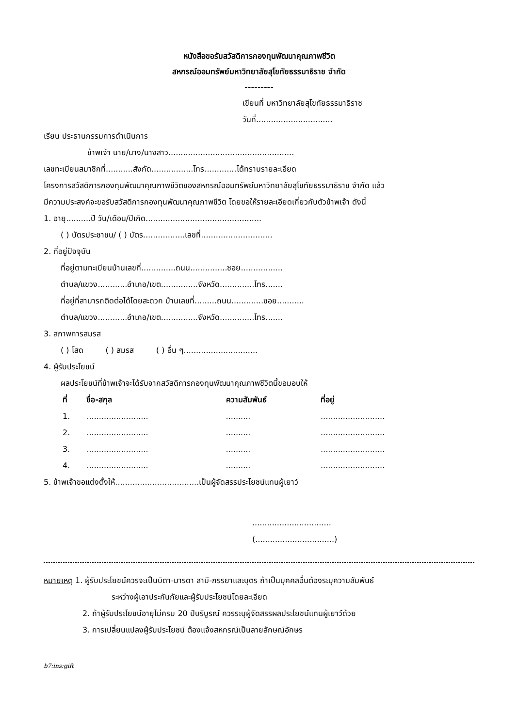หนังสือขอรับสวัสดิการกองทุนพัฒนาคุณภาพชีวิต
สหกรณ์ออมทรัพย์มหาวิทยาลัยสุโขทัยธรรมาธิราช จำกัด
---------
เขียนที่ มหาวิทยาลัยสุโขทัยธรรมาธิราช
วันที่...............................
เรียน ประธานกรรมการดำเนินการ
ข้าพเจ้า นาย/นาง/นางสาว...................................................
เลขทะเบียนสมาชิกที่...........สังกัด.................โทร.............ได้ทราบรายละเอียด
โครงการสวัสดิการกองทุนพัฒนาคุณภาพชีวิตของสหกรณ์ออมทรัพย์มหาวิทยาลัยสุโขทัยธรรมาธิราช จำกัด แล้ว
มีความประสงค์จะขอรับสวัสดิการกองทุนพัฒนาคุณภาพชีวิต โดยขอให้รายละเอียดเกี่ยวกับตัวข้าพเจ้า ดังนี้
1. อายุ..........ปี วัน/เดือน/ปีเกิด...............................................
( ) บัตรประชาชน/ ( ) บัตร.................เลขที่.............................
2. ที่อยู่ปัจจุบัน
ที่อยู่ตามทะเบียนบ้านเลขที่..............ถนน...............ซอย.................
ตำบล/แขวง............อำเภอ/เขต...............จังหวัด..............โทร.......
ที่อยู่ที่สามารถติดต่อได้โดยสะดวก บ้านเลขที่.........ถนน.............ซอย...........
ตำบล/แขวง............อำเภอ/เขต...............จังหวัด..............โทร.......
3. สภาพการสมรส
( ) โสด ( ) สมรส ( ) อื่น ๆ..............................
4. ผู้รับประโยชน์
ผลประโยชน์ที่ข้าพเจ้าจะได้รับจากสวัสดิการกองทุนพัฒนาคุณภาพชีวิตนี้ขอมอบให้
| ที่ | ชื่อ-สกุล | ความสัมพันธ์ | ที่อยู่ |
| --- | --- | --- | --- |
| 1. | ......................... | .......... | .......................... |
| 2. | ......................... | .......... | .......................... |
| 3. | ......................... | .......... | .......................... |
| 4. | ......................... | .......... | .......................... |
5. ข้าพเจ้าขอแต่งตั้งให้..................................เป็นผู้จัดสรรประโยชน์แทนผู้เยาว์
................................
(................................)
หมายเหตุ 1. ผู้รับประโยชน์ควรจะเป็นบิดา-มารดา สามี-ภรรยาและบุตร ถ้าเป็นบุคคลอื่นต้องระบุความสัมพันธ์
ระหว่างผู้เอาประกันภัยและผู้รับประโยชน์โดยละเอียด
2. ถ้าผู้รับประโยชน์อายุไม่ครบ 20 ปีบริบูรณ์ ควรระบุผู้จัดสรรผลประโยชน์แทนผู้เยาว์ด้วย
3. การเปลี่ยนแปลงผู้รับประโยชน์ ต้องแจ้งสหกรณ์เป็นลายลักษณ์อักษร
b7:ins:gift